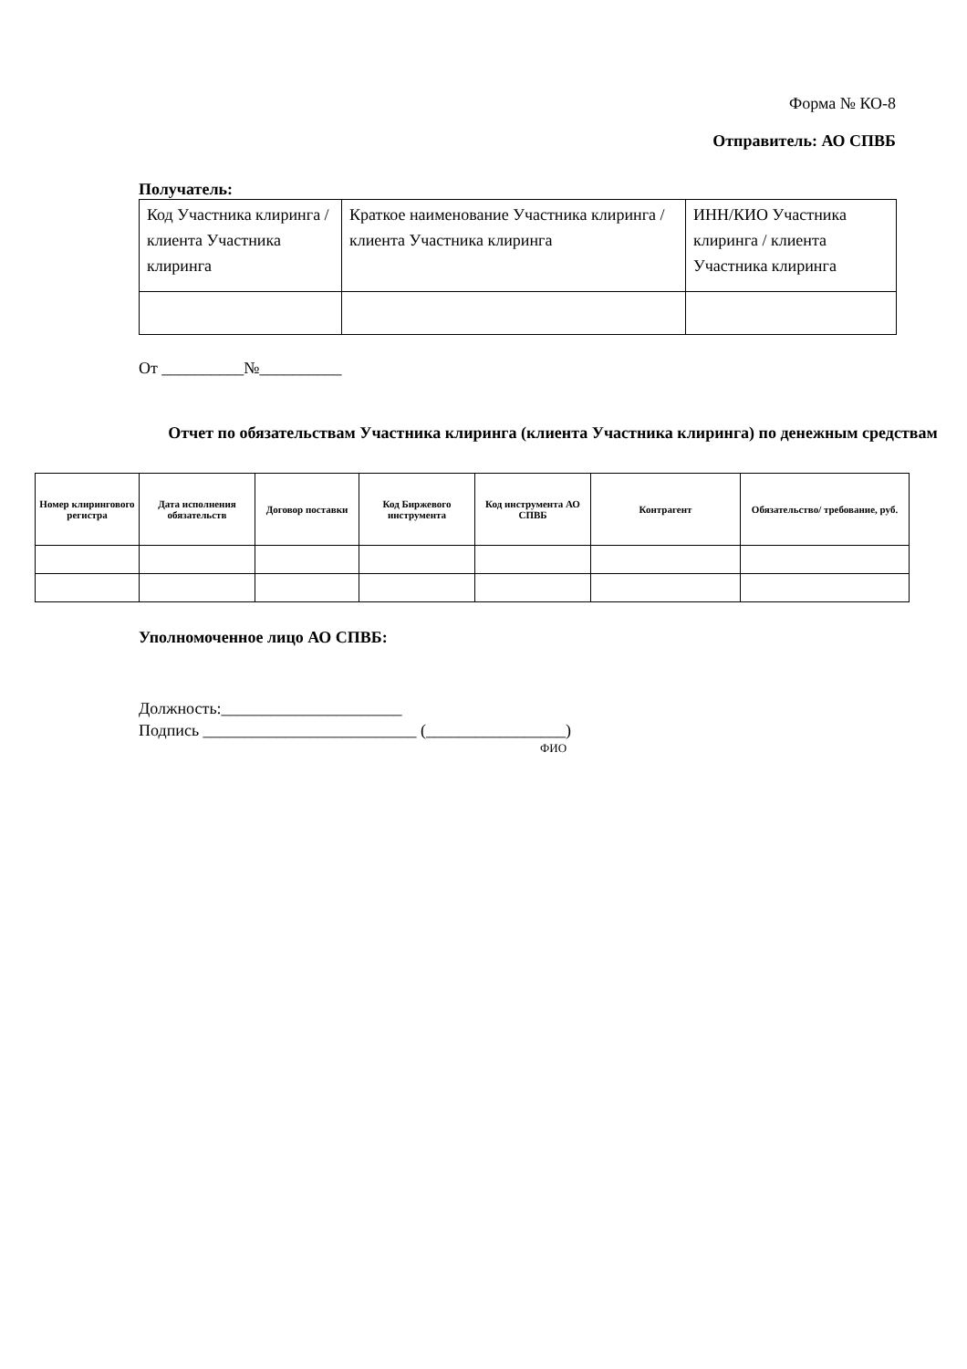Форма № КО-8
Отправитель: АО СПВБ
Получатель:
| Код Участника клиринга / клиента Участника клиринга | Краткое наименование Участника клиринга / клиента Участника клиринга | ИНН/КИО Участника клиринга / клиента Участника клиринга |
От __________№__________
Отчет по обязательствам Участника клиринга (клиента Участника клиринга) по денежным средствам
| Номер клирингового регистра | Дата исполнения обязательств | Договор поставки | Код Биржевого инструмента | Код инструмента АО СПВБ | Контрагент | Обязательство/ требование, руб. |
| --- | --- | --- | --- | --- | --- | --- |
Уполномоченное лицо АО СПВБ:
Должность:______________________
Подпись __________________________ (_________________)
ФИО